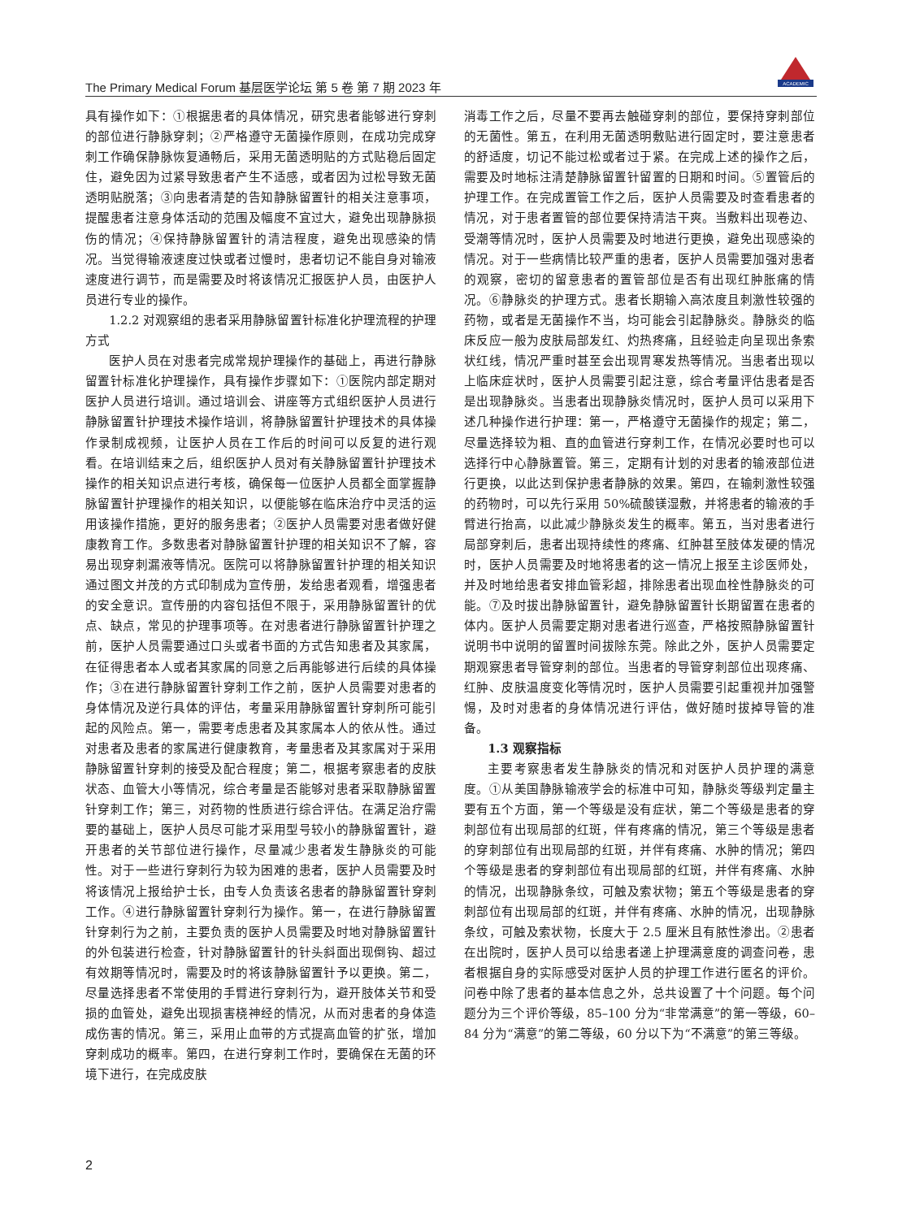ACADEMIC
The Primary Medical Forum 基层医学论坛 第 5 卷 第 7 期 2023 年
具有操作如下：①根据患者的具体情况，研究患者能够进行穿刺的部位进行静脉穿刺；②严格遵守无菌操作原则，在成功完成穿刺工作确保静脉恢复通畅后，采用无菌透明贴的方式贴稳后固定住，避免因为过紧导致患者产生不适感，或者因为过松导致无菌透明贴脱落；③向患者清楚的告知静脉留置针的相关注意事项，提醒患者注意身体活动的范围及幅度不宜过大，避免出现静脉损伤的情况；④保持静脉留置针的清洁程度，避免出现感染的情况。当觉得输液速度过快或者过慢时，患者切记不能自身对输液速度进行调节，而是需要及时将该情况汇报医护人员，由医护人员进行专业的操作。
1.2.2 对观察组的患者采用静脉留置针标准化护理流程的护理方式
医护人员在对患者完成常规护理操作的基础上，再进行静脉留置针标准化护理操作，具有操作步骤如下：①医院内部定期对医护人员进行培训。通过培训会、讲座等方式组织医护人员进行静脉留置针护理技术操作培训，将静脉留置针护理技术的具体操作录制成视频，让医护人员在工作后的时间可以反复的进行观看。在培训结束之后，组织医护人员对有关静脉留置针护理技术操作的相关知识点进行考核，确保每一位医护人员都全面掌握静脉留置针护理操作的相关知识，以便能够在临床治疗中灵活的运用该操作措施，更好的服务患者；②医护人员需要对患者做好健康教育工作。多数患者对静脉留置针护理的相关知识不了解，容易出现穿刺漏液等情况。医院可以将静脉留置针护理的相关知识通过图文并茂的方式印制成为宣传册，发给患者观看，增强患者的安全意识。宣传册的内容包括但不限于，采用静脉留置针的优点、缺点，常见的护理事项等。在对患者进行静脉留置针护理之前，医护人员需要通过口头或者书面的方式告知患者及其家属，在征得患者本人或者其家属的同意之后再能够进行后续的具体操作；③在进行静脉留置针穿刺工作之前，医护人员需要对患者的身体情况及逆行具体的评估，考量采用静脉留置针穿刺所可能引起的风险点。第一，需要考虑患者及其家属本人的依从性。通过对患者及患者的家属进行健康教育，考量患者及其家属对于采用静脉留置针穿刺的接受及配合程度；第二，根据考察患者的皮肤状态、血管大小等情况，综合考量是否能够对患者采取静脉留置针穿刺工作；第三，对药物的性质进行综合评估。在满足治疗需要的基础上，医护人员尽可能才采用型号较小的静脉留置针，避开患者的关节部位进行操作，尽量减少患者发生静脉炎的可能性。对于一些进行穿刺行为较为困难的患者，医护人员需要及时将该情况上报给护士长，由专人负责该名患者的静脉留置针穿刺工作。④进行静脉留置针穿刺行为操作。第一，在进行静脉留置针穿刺行为之前，主要负责的医护人员需要及时地对静脉留置针的外包装进行检查，针对静脉留置针的针头斜面出现倒钩、超过有效期等情况时，需要及时的将该静脉留置针予以更换。第二，尽量选择患者不常使用的手臂进行穿刺行为，避开肢体关节和受损的血管处，避免出现损害桡神经的情况，从而对患者的身体造成伤害的情况。第三，采用止血带的方式提高血管的扩张，增加穿刺成功的概率。第四，在进行穿刺工作时，要确保在无菌的环境下进行，在完成皮肤
消毒工作之后，尽量不要再去触碰穿刺的部位，要保持穿刺部位的无菌性。第五，在利用无菌透明敷贴进行固定时，要注意患者的舒适度，切记不能过松或者过于紧。在完成上述的操作之后，需要及时地标注清楚静脉留置针留置的日期和时间。⑤置管后的护理工作。在完成置管工作之后，医护人员需要及时查看患者的情况，对于患者置管的部位要保持清洁干爽。当敷料出现卷边、受潮等情况时，医护人员需要及时地进行更换，避免出现感染的情况。对于一些病情比较严重的患者，医护人员需要加强对患者的观察，密切的留意患者的置管部位是否有出现红肿胀痛的情况。⑥静脉炎的护理方式。患者长期输入高浓度且刺激性较强的药物，或者是无菌操作不当，均可能会引起静脉炎。静脉炎的临床反应一般为皮肤局部发红、灼热疼痛，且经验走向呈现出条索状红线，情况严重时甚至会出现胃寒发热等情况。当患者出现以上临床症状时，医护人员需要引起注意，综合考量评估患者是否是出现静脉炎。当患者出现静脉炎情况时，医护人员可以采用下述几种操作进行护理：第一，严格遵守无菌操作的规定；第二，尽量选择较为粗、直的血管进行穿刺工作，在情况必要时也可以选择行中心静脉置管。第三，定期有计划的对患者的输液部位进行更换，以此达到保护患者静脉的效果。第四，在输刺激性较强的药物时，可以先行采用 50%硫酸镁湿敷，并将患者的输液的手臂进行抬高，以此减少静脉炎发生的概率。第五，当对患者进行局部穿刺后，患者出现持续性的疼痛、红肿甚至肢体发硬的情况时，医护人员需要及时地将患者的这一情况上报至主诊医师处，并及时地给患者安排血管彩超，排除患者出现血栓性静脉炎的可能。⑦及时拔出静脉留置针，避免静脉留置针长期留置在患者的体内。医护人员需要定期对患者进行巡查，严格按照静脉留置针说明书中说明的留置时间拔除东莞。除此之外，医护人员需要定期观察患者导管穿刺的部位。当患者的导管穿刺部位出现疼痛、红肿、皮肤温度变化等情况时，医护人员需要引起重视并加强警惕，及时对患者的身体情况进行评估，做好随时拔掉导管的准备。
1.3 观察指标
主要考察患者发生静脉炎的情况和对医护人员护理的满意度。①从美国静脉输液学会的标准中可知，静脉炎等级判定量主要有五个方面，第一个等级是没有症状，第二个等级是患者的穿刺部位有出现局部的红斑，伴有疼痛的情况，第三个等级是患者的穿刺部位有出现局部的红斑，并伴有疼痛、水肿的情况；第四个等级是患者的穿刺部位有出现局部的红斑，并伴有疼痛、水肿的情况，出现静脉条纹，可触及索状物；第五个等级是患者的穿刺部位有出现局部的红斑，并伴有疼痛、水肿的情况，出现静脉条纹，可触及索状物，长度大于 2.5 厘米且有脓性渗出。②患者在出院时，医护人员可以给患者递上护理满意度的调查问卷，患者根据自身的实际感受对医护人员的护理工作进行匿名的评价。问卷中除了患者的基本信息之外，总共设置了十个问题。每个问题分为三个评价等级，85–100 分为“非常满意”的第一等级，60–84 分为“满意”的第二等级，60 分以下为“不满意”的第三等级。
2